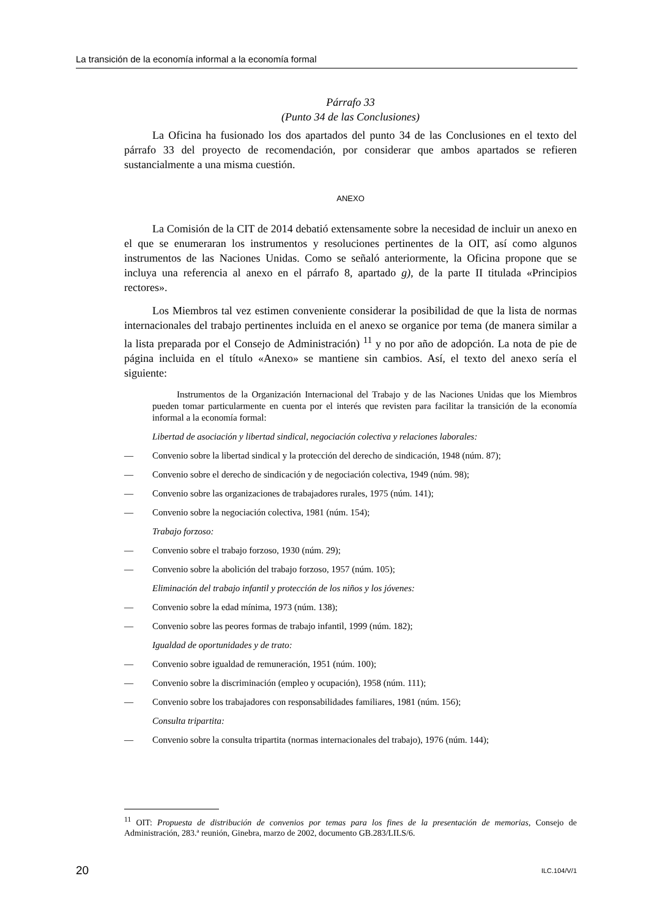La transición de la economía informal a la economía formal
Párrafo 33
(Punto 34 de las Conclusiones)
La Oficina ha fusionado los dos apartados del punto 34 de las Conclusiones en el texto del párrafo 33 del proyecto de recomendación, por considerar que ambos apartados se refieren sustancialmente a una misma cuestión.
ANEXO
La Comisión de la CIT de 2014 debatió extensamente sobre la necesidad de incluir un anexo en el que se enumeraran los instrumentos y resoluciones pertinentes de la OIT, así como algunos instrumentos de las Naciones Unidas. Como se señaló anteriormente, la Oficina propone que se incluya una referencia al anexo en el párrafo 8, apartado g), de la parte II titulada «Principios rectores».
Los Miembros tal vez estimen conveniente considerar la posibilidad de que la lista de normas internacionales del trabajo pertinentes incluida en el anexo se organice por tema (de manera similar a la lista preparada por el Consejo de Administración) <sup>11</sup> y no por año de adopción. La nota de pie de página incluida en el título «Anexo» se mantiene sin cambios. Así, el texto del anexo sería el siguiente:
Instrumentos de la Organización Internacional del Trabajo y de las Naciones Unidas que los Miembros pueden tomar particularmente en cuenta por el interés que revisten para facilitar la transición de la economía informal a la economía formal:
Libertad de asociación y libertad sindical, negociación colectiva y relaciones laborales:
— Convenio sobre la libertad sindical y la protección del derecho de sindicación, 1948 (núm. 87);
— Convenio sobre el derecho de sindicación y de negociación colectiva, 1949 (núm. 98);
— Convenio sobre las organizaciones de trabajadores rurales, 1975 (núm. 141);
— Convenio sobre la negociación colectiva, 1981 (núm. 154);
Trabajo forzoso:
— Convenio sobre el trabajo forzoso, 1930 (núm. 29);
— Convenio sobre la abolición del trabajo forzoso, 1957 (núm. 105);
Eliminación del trabajo infantil y protección de los niños y los jóvenes:
— Convenio sobre la edad mínima, 1973 (núm. 138);
— Convenio sobre las peores formas de trabajo infantil, 1999 (núm. 182);
Igualdad de oportunidades y de trato:
— Convenio sobre igualdad de remuneración, 1951 (núm. 100);
— Convenio sobre la discriminación (empleo y ocupación), 1958 (núm. 111);
— Convenio sobre los trabajadores con responsabilidades familiares, 1981 (núm. 156);
Consulta tripartita:
— Convenio sobre la consulta tripartita (normas internacionales del trabajo), 1976 (núm. 144);
<sup>11</sup> OIT: Propuesta de distribución de convenios por temas para los fines de la presentación de memorias, Consejo de Administración, 283.ª reunión, Ginebra, marzo de 2002, documento GB.283/LILS/6.
20 ILC.104/V/1